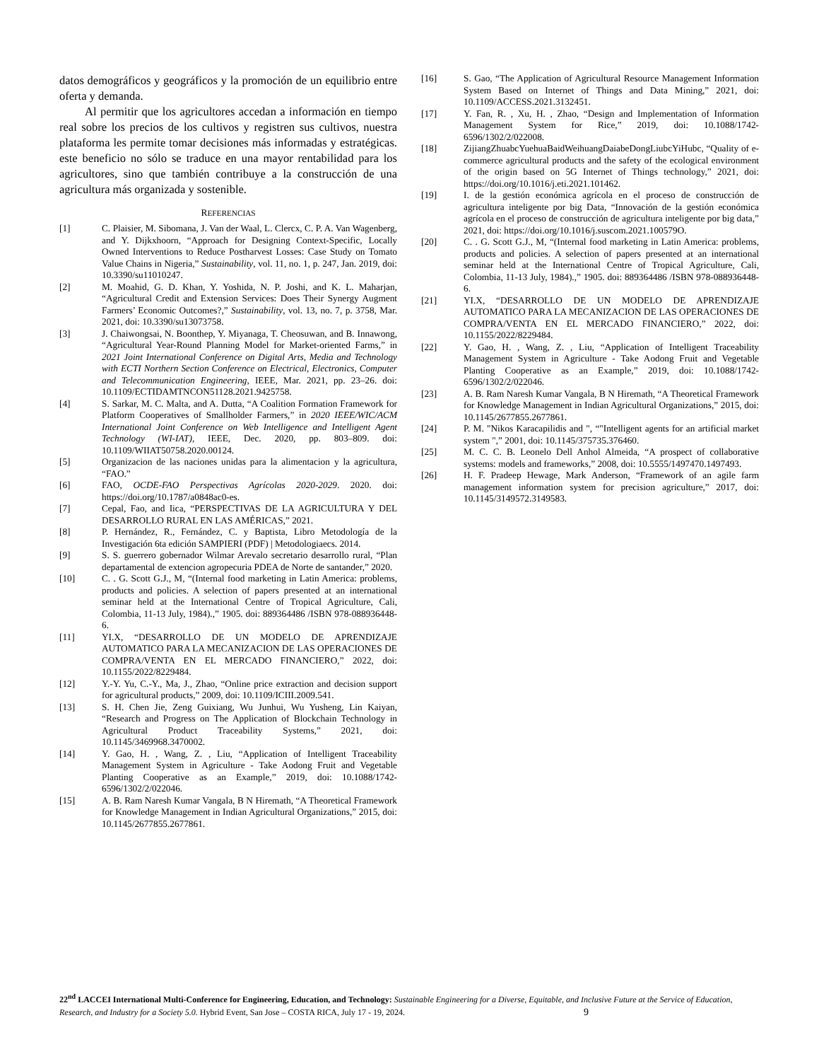datos demográficos y geográficos y la promoción de un equilibrio entre oferta y demanda.
Al permitir que los agricultores accedan a información en tiempo real sobre los precios de los cultivos y registren sus cultivos, nuestra plataforma les permite tomar decisiones más informadas y estratégicas. este beneficio no sólo se traduce en una mayor rentabilidad para los agricultores, sino que también contribuye a la construcción de una agricultura más organizada y sostenible.
REFERENCIAS
[1] C. Plaisier, M. Sibomana, J. Van der Waal, L. Clercx, C. P. A. Van Wagenberg, and Y. Dijkxhoorn, “Approach for Designing Context-Specific, Locally Owned Interventions to Reduce Postharvest Losses: Case Study on Tomato Value Chains in Nigeria,” Sustainability, vol. 11, no. 1, p. 247, Jan. 2019, doi: 10.3390/su11010247.
[2] M. Moahid, G. D. Khan, Y. Yoshida, N. P. Joshi, and K. L. Maharjan, “Agricultural Credit and Extension Services: Does Their Synergy Augment Farmers’ Economic Outcomes?,” Sustainability, vol. 13, no. 7, p. 3758, Mar. 2021, doi: 10.3390/su13073758.
[3] J. Chaiwongsai, N. Boonthep, Y. Miyanaga, T. Cheosuwan, and B. Innawong, “Agricultural Year-Round Planning Model for Market-oriented Farms,” in 2021 Joint International Conference on Digital Arts, Media and Technology with ECTI Northern Section Conference on Electrical, Electronics, Computer and Telecommunication Engineering, IEEE, Mar. 2021, pp. 23–26. doi: 10.1109/ECTIDAMTNCON51128.2021.9425758.
[4] S. Sarkar, M. C. Malta, and A. Dutta, “A Coalition Formation Framework for Platform Cooperatives of Smallholder Farmers,” in 2020 IEEE/WIC/ACM International Joint Conference on Web Intelligence and Intelligent Agent Technology (WI-IAT), IEEE, Dec. 2020, pp. 803–809. doi: 10.1109/WIIAT50758.2020.00124.
[5] Organizacion de las naciones unidas para la alimentacion y la agricultura, “FAO.”
[6] FAO, OCDE-FAO Perspectivas Agrícolas 2020-2029. 2020. doi: https://doi.org/10.1787/a0848ac0-es.
[7] Cepal, Fao, and Iica, “PERSPECTIVAS DE LA AGRICULTURA Y DEL DESARROLLO RURAL EN LAS AMÉRICAS,” 2021.
[8] P. Hernández, R., Fernández, C. y Baptista, Libro Metodología de la Investigación 6ta edición SAMPIERI (PDF) | Metodologiaecs. 2014.
[9] S. S. guerrero gobernador Wilmar Arevalo secretario desarrollo rural, “Plan departamental de extencion agropecuria PDEA de Norte de santander,” 2020.
[10] C. . G. Scott G.J., M, “(Internal food marketing in Latin America: problems, products and policies. A selection of papers presented at an international seminar held at the International Centre of Tropical Agriculture, Cali, Colombia, 11-13 July, 1984).,” 1905. doi: 889364486 /ISBN 978-088936448-6.
[11] YI.X, “DESARROLLO DE UN MODELO DE APRENDIZAJE AUTOMATICO PARA LA MECANIZACION DE LAS OPERACIONES DE COMPRA/VENTA EN EL MERCADO FINANCIERO,” 2022, doi: 10.1155/2022/8229484.
[12] Y.-Y. Yu, C.-Y., Ma, J., Zhao, “Online price extraction and decision support for agricultural products,” 2009, doi: 10.1109/ICIII.2009.541.
[13] S. H. Chen Jie, Zeng Guixiang, Wu Junhui, Wu Yusheng, Lin Kaiyan, “Research and Progress on The Application of Blockchain Technology in Agricultural Product Traceability Systems,” 2021, doi: 10.1145/3469968.3470002.
[14] Y. Gao, H. , Wang, Z. , Liu, “Application of Intelligent Traceability Management System in Agriculture - Take Aodong Fruit and Vegetable Planting Cooperative as an Example,” 2019, doi: 10.1088/1742-6596/1302/2/022046.
[15] A. B. Ram Naresh Kumar Vangala, B N Hiremath, “A Theoretical Framework for Knowledge Management in Indian Agricultural Organizations,” 2015, doi: 10.1145/2677855.2677861.
[16] S. Gao, “The Application of Agricultural Resource Management Information System Based on Internet of Things and Data Mining,” 2021, doi: 10.1109/ACCESS.2021.3132451.
[17] Y. Fan, R. , Xu, H. , Zhao, “Design and Implementation of Information Management System for Rice,” 2019, doi: 10.1088/1742-6596/1302/2/022008.
[18] ZijiangZhuabcYuehuaBaidWeihuangDaiabeDongLiubcYiHubc, “Quality of e-commerce agricultural products and the safety of the ecological environment of the origin based on 5G Internet of Things technology,” 2021, doi: https://doi.org/10.1016/j.eti.2021.101462.
[19] I. de la gestión económica agrícola en el proceso de construcción de agricultura inteligente por big Data, “Innovación de la gestión económica agrícola en el proceso de construcción de agricultura inteligente por big data,” 2021, doi: https://doi.org/10.1016/j.suscom.2021.100579O.
[20] C. . G. Scott G.J., M, “(Internal food marketing in Latin America: problems, products and policies. A selection of papers presented at an international seminar held at the International Centre of Tropical Agriculture, Cali, Colombia, 11-13 July, 1984).,” 1905. doi: 889364486 /ISBN 978-088936448-6.
[21] YI.X, “DESARROLLO DE UN MODELO DE APRENDIZAJE AUTOMATICO PARA LA MECANIZACION DE LAS OPERACIONES DE COMPRA/VENTA EN EL MERCADO FINANCIERO,” 2022, doi: 10.1155/2022/8229484.
[22] Y. Gao, H. , Wang, Z. , Liu, “Application of Intelligent Traceability Management System in Agriculture - Take Aodong Fruit and Vegetable Planting Cooperative as an Example,” 2019, doi: 10.1088/1742-6596/1302/2/022046.
[23] A. B. Ram Naresh Kumar Vangala, B N Hiremath, “A Theoretical Framework for Knowledge Management in Indian Agricultural Organizations,” 2015, doi: 10.1145/2677855.2677861.
[24] P. M. "Nikos Karacapilidis and ", “"Intelligent agents for an artificial market system ",” 2001, doi: 10.1145/375735.376460.
[25] M. C. C. B. Leonelo Dell Anhol Almeida, “A prospect of collaborative systems: models and frameworks,” 2008, doi: 10.5555/1497470.1497493.
[26] H. F. Pradeep Hewage, Mark Anderson, “Framework of an agile farm management information system for precision agriculture,” 2017, doi: 10.1145/3149572.3149583.
22<sup>nd</sup> LACCEI International Multi-Conference for Engineering, Education, and Technology: Sustainable Engineering for a Diverse, Equitable, and Inclusive Future at the Service of Education, Research, and Industry for a Society 5.0. Hybrid Event, San Jose – COSTA RICA, July 17 - 19, 2024. 9